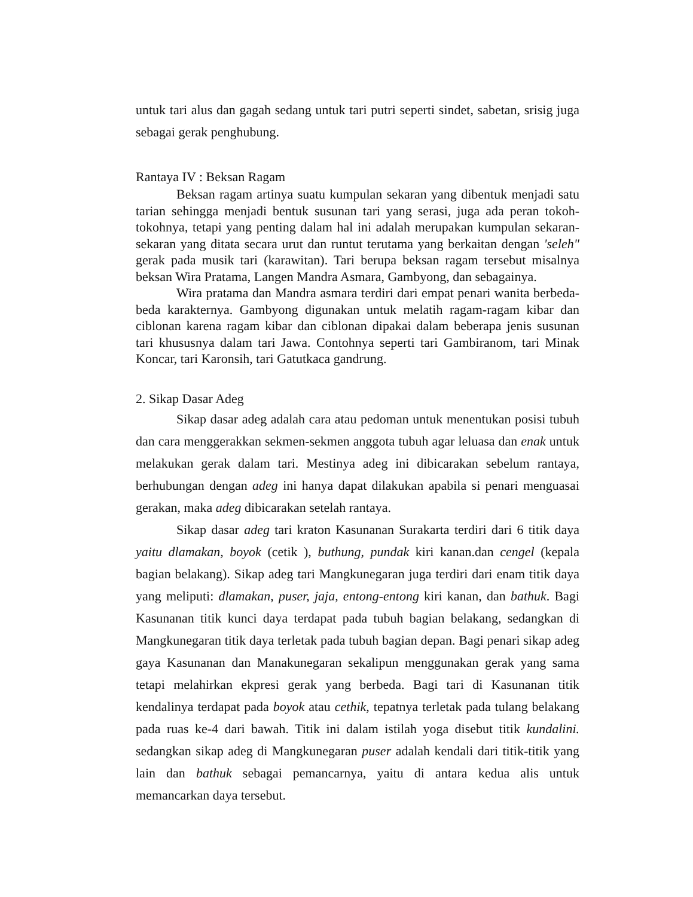untuk tari alus dan gagah sedang untuk tari putri seperti sindet, sabetan, srisig juga sebagai gerak penghubung.
Rantaya IV : Beksan Ragam
Beksan ragam artinya suatu kumpulan sekaran yang dibentuk menjadi satu tarian sehingga menjadi bentuk susunan tari yang serasi, juga ada peran tokoh-tokohnya, tetapi yang penting dalam hal ini adalah merupakan kumpulan sekaran-sekaran yang ditata secara urut dan runtut terutama yang berkaitan dengan 'seleh" gerak pada musik tari (karawitan). Tari berupa beksan ragam tersebut misalnya beksan Wira Pratama, Langen Mandra Asmara, Gambyong, dan sebagainya.
Wira pratama dan Mandra asmara terdiri dari empat penari wanita berbeda-beda karakternya. Gambyong digunakan untuk melatih ragam-ragam kibar dan ciblonan karena ragam kibar dan ciblonan dipakai dalam beberapa jenis susunan tari khususnya dalam tari Jawa. Contohnya seperti tari Gambiranom, tari Minak Koncar, tari Karonsih, tari Gatutkaca gandrung.
2. Sikap Dasar Adeg
Sikap dasar adeg adalah cara atau pedoman untuk menentukan posisi tubuh dan cara menggerakkan sekmen-sekmen anggota tubuh agar leluasa dan enak untuk melakukan gerak dalam tari. Mestinya adeg ini dibicarakan sebelum rantaya, berhubungan dengan adeg ini hanya dapat dilakukan apabila si penari menguasai gerakan, maka adeg dibicarakan setelah rantaya.
Sikap dasar adeg tari kraton Kasunanan Surakarta terdiri dari 6 titik daya yaitu dlamakan, boyok (cetik ), buthung, pundak kiri kanan.dan cengel (kepala bagian belakang). Sikap adeg tari Mangkunegaran juga terdiri dari enam titik daya yang meliputi: dlamakan, puser, jaja, entong-entong kiri kanan, dan bathuk. Bagi Kasunanan titik kunci daya terdapat pada tubuh bagian belakang, sedangkan di Mangkunegaran titik daya terletak pada tubuh bagian depan. Bagi penari sikap adeg gaya Kasunanan dan Manakunegaran sekalipun menggunakan gerak yang sama tetapi melahirkan ekpresi gerak yang berbeda. Bagi tari di Kasunanan titik kendalinya terdapat pada boyok atau cethik, tepatnya terletak pada tulang belakang pada ruas ke-4 dari bawah. Titik ini dalam istilah yoga disebut titik kundalini. sedangkan sikap adeg di Mangkunegaran puser adalah kendali dari titik-titik yang lain dan bathuk sebagai pemancarnya, yaitu di antara kedua alis untuk memancarkan daya tersebut.